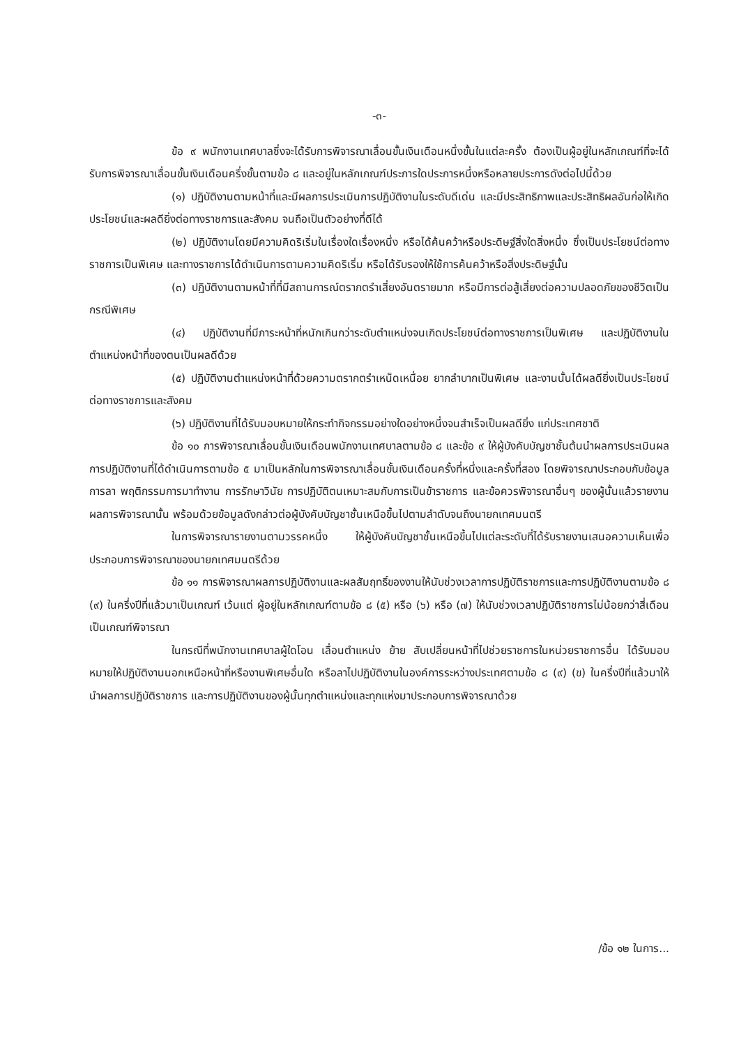-๓-
ข้อ ๙ พนักงานเทศบาลซึ่งจะได้รับการพิจารณาเลื่อนขั้นเงินเดือนหนึ่งขั้นในแต่ละครั้ง ต้องเป็นผู้อยู่ในหลักเกณฑ์ที่จะได้รับการพิจารณาเลื่อนขั้นเงินเดือนครึ่งขั้นตามข้อ ๘ และอยู่ในหลักเกณฑ์ประการใดประการหนึ่งหรือหลายประการดังต่อไปนี้ด้วย
(๑) ปฏิบัติงานตามหน้าที่และมีผลการประเมินการปฏิบัติงานในระดับดีเด่น และมีประสิทธิภาพและประสิทธิผลอันก่อให้เกิดประโยชน์และผลดียิ่งต่อทางราชการและสังคม จนถือเป็นตัวอย่างที่ดีได้
(๒) ปฏิบัติงานโดยมีความคิดริเริ่มในเรื่องใดเรื่องหนึ่ง หรือได้ค้นคว้าหรือประดิษฐ์สิ่งใดสิ่งหนึ่ง ซึ่งเป็นประโยชน์ต่อทางราชการเป็นพิเศษ และทางราชการได้ดำเนินการตามความคิดริเริ่ม หรือได้รับรองให้ใช้การค้นคว้าหรือสิ่งประดิษฐ์นั้น
(๓) ปฏิบัติงานตามหน้าที่ที่มีสถานการณ์ตรากตรำเสี่ยงอันตรายมาก หรือมีการต่อสู้เสี่ยงต่อความปลอดภัยของชีวิตเป็นกรณีพิเศษ
(๔) ปฏิบัติงานที่มีภาระหน้าที่หนักเกินกว่าระดับตำแหน่งจนเกิดประโยชน์ต่อทางราชการเป็นพิเศษ และปฏิบัติงานในตำแหน่งหน้าที่ของตนเป็นผลดีด้วย
(๕) ปฏิบัติงานตำแหน่งหน้าที่ด้วยความตรากตรำเหน็ดเหนื่อย ยากลำบากเป็นพิเศษ และงานนั้นได้ผลดียิ่งเป็นประโยชน์ต่อทางราชการและสังคม
(๖) ปฏิบัติงานที่ได้รับมอบหมายให้กระทำกิจกรรมอย่างใดอย่างหนึ่งจนสำเร็จเป็นผลดียิ่ง แก่ประเทศชาติ
ข้อ ๑๐ การพิจารณาเลื่อนขั้นเงินเดือนพนักงานเทศบาลตามข้อ ๘ และข้อ ๙ ให้ผู้บังคับบัญชาชั้นต้นนำผลการประเมินผลการปฏิบัติงานที่ได้ดำเนินการตามข้อ ๕ มาเป็นหลักในการพิจารณาเลื่อนขั้นเงินเดือนครั้งที่หนึ่งและครั้งที่สอง โดยพิจารณาประกอบกับข้อมูลการลา พฤติกรรมการมาทำงาน การรักษาวินัย การปฏิบัติตนเหมาะสมกับการเป็นข้าราชการ และข้อควรพิจารณาอื่นๆ ของผู้นั้นแล้วรายงานผลการพิจารณานั้น พร้อมด้วยข้อมูลดังกล่าวต่อผู้บังคับบัญชาชั้นเหนือขึ้นไปตามลำดับจนถึงนายกเทศมนตรี
ในการพิจารณารายงานตามวรรคหนึ่ง ให้ผู้บังคับบัญชาชั้นเหนือขึ้นไปแต่ละระดับที่ได้รับรายงานเสนอความเห็นเพื่อประกอบการพิจารณาของนายกเทศมนตรีด้วย
ข้อ ๑๑ การพิจารณาผลการปฏิบัติงานและผลสัมฤทธิ์ของงานให้นับช่วงเวลาการปฏิบัติราชการและการปฏิบัติงานตามข้อ ๘ (๙) ในครึ่งปีที่แล้วมาเป็นเกณฑ์ เว้นแต่ ผู้อยู่ในหลักเกณฑ์ตามข้อ ๘ (๕) หรือ (๖) หรือ (๗) ให้นับช่วงเวลาปฏิบัติราชการไม่น้อยกว่าสี่เดือนเป็นเกณฑ์พิจารณา
ในกรณีที่พนักงานเทศบาลผู้ใดโอน เลื่อนตำแหน่ง ย้าย สับเปลี่ยนหน้าที่ไปช่วยราชการในหน่วยราชการอื่น ได้รับมอบหมายให้ปฏิบัติงานนอกเหนือหน้าที่หรืองานพิเศษอื่นใด หรือลาไปปฏิบัติงานในองค์การระหว่างประเทศตามข้อ ๘ (๙) (ข) ในครึ่งปีที่แล้วมาให้นำผลการปฏิบัติราชการ และการปฏิบัติงานของผู้นั้นทุกตำแหน่งและทุกแห่งมาประกอบการพิจารณาด้วย
/ข้อ ๑๒ ในการ...